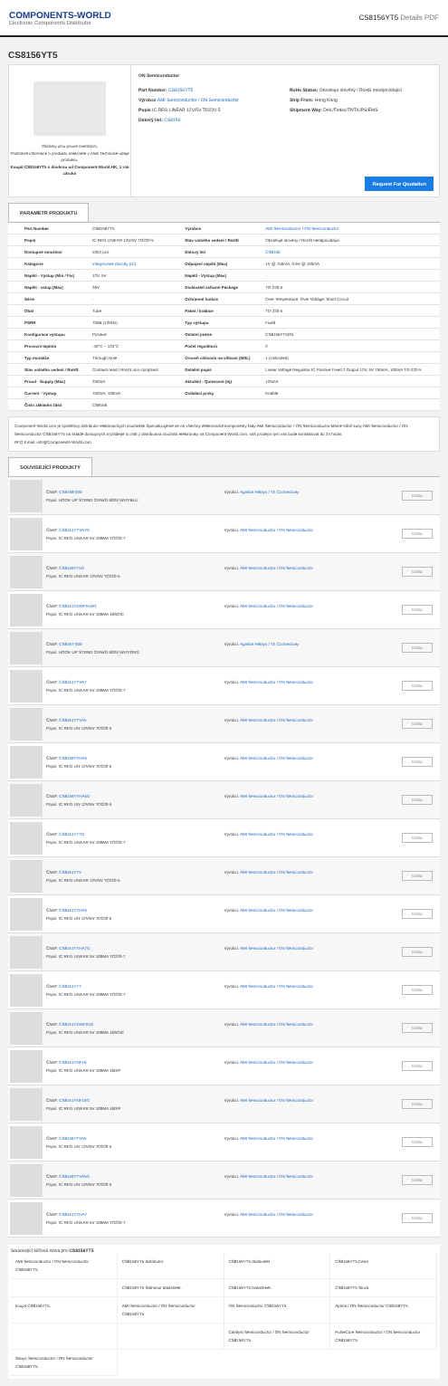COMPONENTS-WORLD
Electronic Components Distributor
CS8156YT5 Details PDF
CS8156YT5
Obrázky jsou pouze orientační.
Podrobné informace o produktu naleznete v části Technické údaje produktu.
Koupit CS8156YT5 s důvěrou od Component-World.HK, 1 rok záruka
ON Semiconductor
Part Number: CS8156YT5
Výrobce AMI Semiconductor / ON Semiconductor
Popis IC REG LINEAR 12V/5V TO220-5
Datový list: CS8156
RoHs Status: Obsahuje olověný / RoHS neodpovídající
Ship From: Hong Kong
Shipment Way: DHL/Fedex/TNT/UPS/EMS
Request For Quotation
PARAMETR PRODUKTU
| Part Number | CS8156YT5 | Výrobce | AMI Semiconductor / ON Semiconductor |
| Popis | IC REG LINEAR 12V/5V TO220-5 | Stav volného vedení / RoHS | Obsahuje olověný / RoHS neodpovídající |
| Dostupné množství | 5352 pcs | Datový list | CS8156 |
| Kategorie | Integrované obvody (IC) | Odpojení napětí (Max) | 1V @ 750mA, 0.6V @ 100mA |
| Napětí - Výstup (Min / Fix) | 12V, 5V | Napětí - Výstup (Max) | - |
| Napětí - vstup (Max) | 26V | Dodavatel zařízení Package | TO-220-5 |
| Série | - | Ochranné funkce | Over Temperature, Over Voltage, Short Circuit |
| Obal | Tube | Paket / krabice | TO-220-5 |
| PSRR | 70dB (120Hz) | Typ výstupu | Fixed |
| Konfigurace výstupu | Positive | Ostatní jména | CS8156YT5OS |
| Provozní teplota | -40°C ~ 125°C | Počet regulátorů | 2 |
| Typ montáže | Through Hole | Úroveň citlivosti na vlhkost (MSL) | 1 (Unlimited) |
| Stav volného vedení / RoHS | Contains lead / RoHS non-compliant | Detailní popis | Linear Voltage Regulator IC Positive Fixed 2 Output 12V, 5V 750mA, 100mA TO-220-5 |
| Proud - Supply (Max) | 250mA | Aktuální - Quiescent (Iq) | 125mA |
| Current - Výstup | 750mA, 100mA | Ovládací prvky | Enable |
| Číslo základní části | CS8156 | | |
Component-World.com je spolehlivý distributor elektronických součástek.Specializujeme se na všechny elektronické komponenty fady AMI Semiconductor / ON Semiconductor.Máme 5352 kusy AMI Semiconductor / ON Semiconductor CS8156YT5 na skladě dostupných.Vyžádejte si citát z distributora součástí elektroniky na Component-World.com, náš prodejní tým vás bude kontaktovat do 24 hodin.
RFQ Email: info@Components-World.com
SOUVISEJÍCÍ PRODUKTY
Část#: CS8168-000 Výrobci: Agastat Relays / TE Connectivity
Popis: HOOK-UP STRND 22AWG 600V WHT/BLU
Dotaz
Část#: CS8151YTVA7G Výrobci: AMI Semiconductor / ON Semiconductor
Popis: IC REG LINEAR 5V 100MA TO220-7
Dotaz
Část#: CS8156YT5G Výrobci: AMI Semiconductor / ON Semiconductor
Popis: IC REG LINEAR 12V/5V TO220-5
Dotaz
Část#: CS8151YDWFR16G Výrobci: AMI Semiconductor / ON Semiconductor
Popis: IC REG LINEAR 5V 100MA 16SOIC
Dotaz
Část#: CS8167-000 Výrobci: Agastat Relays / TE Connectivity
Popis: HOOK-UP STRND 22AWG 600V WHT/ORG
Dotaz
Část#: CS8151YTVA7 Výrobci: AMI Semiconductor / ON Semiconductor
Popis: IC REG LINEAR 5V 100MA TO220-7
Dotaz
Část#: CS8161YTVA5 Výrobci: AMI Semiconductor / ON Semiconductor
Popis: IC REG LIN 12V/5V TO220-5
Dotaz
Část#: CS8156YTHA5 Výrobci: AMI Semiconductor / ON Semiconductor
Popis: IC REG LIN 12V/5V TO220-5
Dotaz
Část#: CS8156YTHA5G Výrobci: AMI Semiconductor / ON Semiconductor
Popis: IC REG LIN 12V/5V TO220-5
Dotaz
Část#: CS8151YT7G Výrobci: AMI Semiconductor / ON Semiconductor
Popis: IC REG LINEAR 5V 100MA TO220-7
Dotaz
Část#: CS8161YT5 Výrobci: AMI Semiconductor / ON Semiconductor
Popis: IC REG LINEAR 12V/5V TO220-5
Dotaz
Část#: CS8161YTHA5 Výrobci: AMI Semiconductor / ON Semiconductor
Popis: IC REG LIN 12V/5V TO220-5
Dotaz
Část#: CS8151YTHA7G Výrobci: AMI Semiconductor / ON Semiconductor
Popis: IC REG LINEAR 5V 100MA TO220-7
Dotaz
Část#: CS8151YT7 Výrobci: AMI Semiconductor / ON Semiconductor
Popis: IC REG LINEAR 5V 100MA TO220-7
Dotaz
Část#: CS8151YDWFR16 Výrobci: AMI Semiconductor / ON Semiconductor
Popis: IC REG LINEAR 5V 100MA 16SOIC
Dotaz
Část#: CS8151YNF16 Výrobci: AMI Semiconductor / ON Semiconductor
Popis: IC REG LINEAR 5V 100MA 16DIP
Dotaz
Část#: CS8151YNF16G Výrobci: AMI Semiconductor / ON Semiconductor
Popis: IC REG LINEAR 5V 100MA 16DIP
Dotaz
Část#: CS8156YTVA5 Výrobci: AMI Semiconductor / ON Semiconductor
Popis: IC REG LIN 12V/5V TO220-5
Dotaz
Část#: CS8156YTVA5G Výrobci: AMI Semiconductor / ON Semiconductor
Popis: IC REG LIN 12V/5V TO220-5
Dotaz
Část#: CS8151YTHA7 Výrobci: AMI Semiconductor / ON Semiconductor
Popis: IC REG LINEAR 5V 100MA TO220-7
Dotaz
Související klíčová slova pro CS8156YT5
AMI Semiconductor / ON Semiconductor CS8156YT5.
CS8156YT5 distributor
CS8156YT5 dodavatel
CS8156YT5 Cena
CS8156YT5 Stáhnout datasheet.
CS8156YT5 Datasheet.
CS8156YT5 Stock.
koupit CS8156YT5.
AMI Semiconductor / ON Semiconductor CS8156YT5.
ON Semiconductor CS8156YT5.
Aptina / ON Semiconductor CS8156YT5.
Catalyst Semiconductor / ON Semiconductor CS8156YT5.
PulseCore Semiconductor / ON Semiconductor CS8156YT5.
Sanyo Semiconductor / ON Semiconductor CS8156YT5.